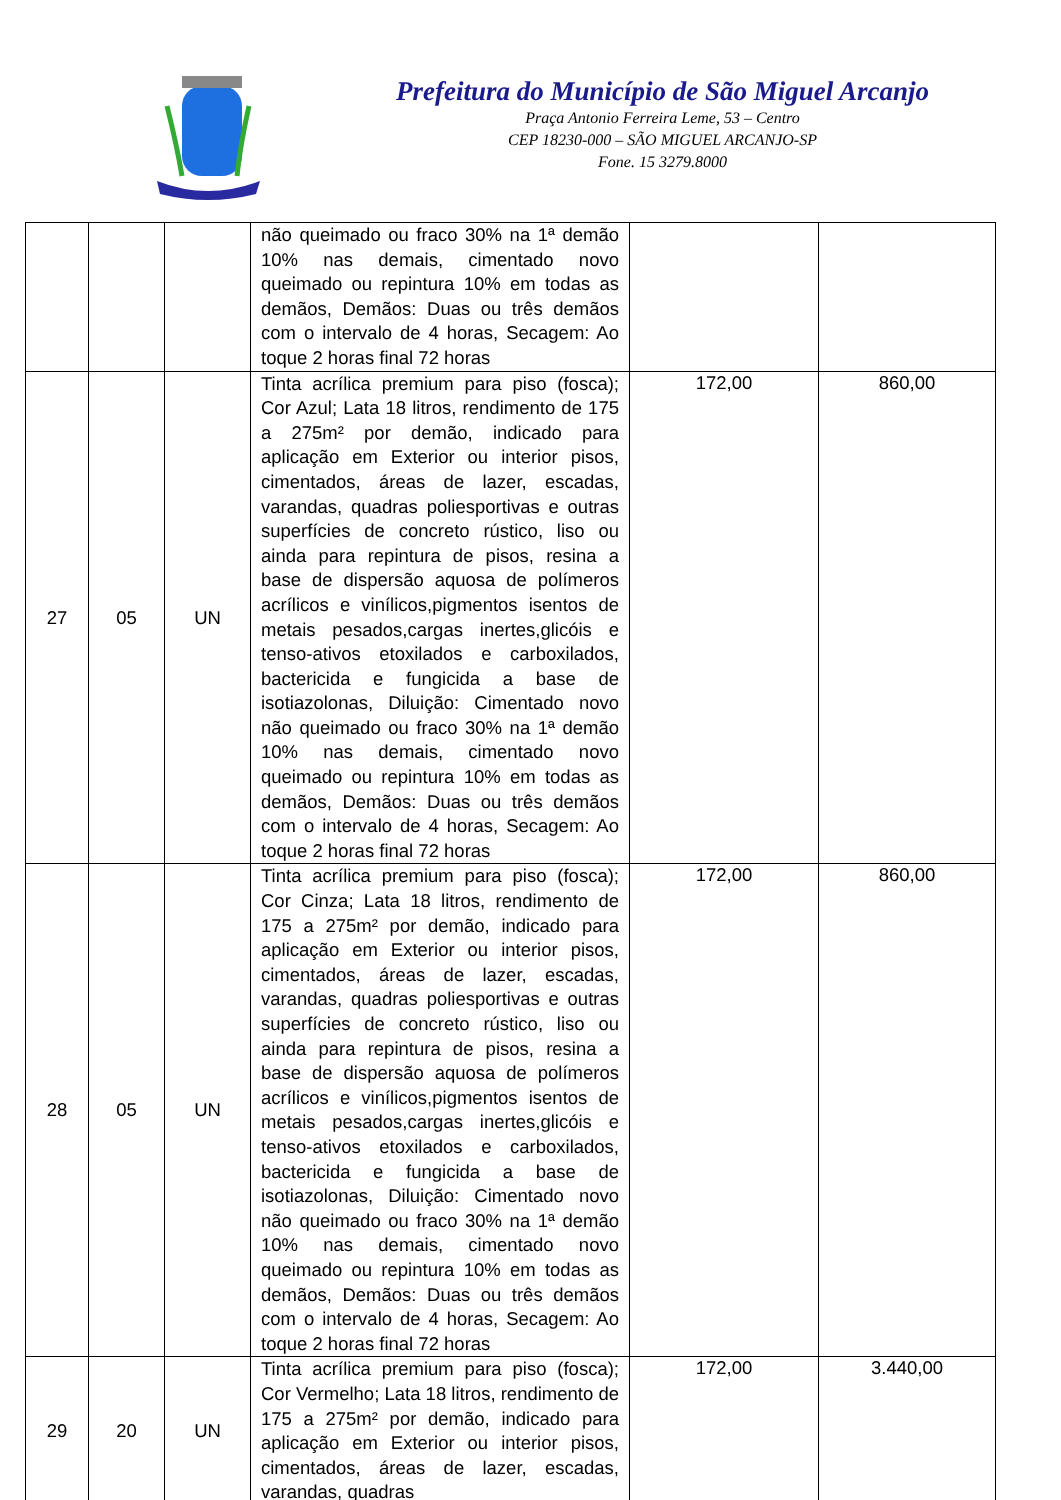Prefeitura do Município de São Miguel Arcanjo
Praça Antonio Ferreira Leme, 53 – Centro
CEP 18230-000 – SÃO MIGUEL ARCANJO-SP
Fone. 15 3279.8000
| | | | não queimado ou fraco 30% na 1ª demão 10% nas demais, cimentado novo queimado ou repintura 10% em todas as demãos, Demãos: Duas ou três demãos com o intervalo de 4 horas, Secagem: Ao toque 2 horas final 72 horas | | |
| 27 | 05 | UN | Tinta acrílica premium para piso (fosca); Cor Azul; Lata 18 litros, rendimento de 175 a 275m² por demão, indicado para aplicação em Exterior ou interior pisos, cimentados, áreas de lazer, escadas, varandas, quadras poliesportivas e outras superfícies de concreto rústico, liso ou ainda para repintura de pisos, resina a base de dispersão aquosa de polímeros acrílicos e vinílicos,pigmentos isentos de metais pesados,cargas inertes,glicóis e tenso-ativos etoxilados e carboxilados, bactericida e fungicida a base de isotiazolonas, Diluição: Cimentado novo não queimado ou fraco 30% na 1ª demão 10% nas demais, cimentado novo queimado ou repintura 10% em todas as demãos, Demãos: Duas ou três demãos com o intervalo de 4 horas, Secagem: Ao toque 2 horas final 72 horas | 172,00 | 860,00 |
| 28 | 05 | UN | Tinta acrílica premium para piso (fosca); Cor Cinza; Lata 18 litros, rendimento de 175 a 275m² por demão, indicado para aplicação em Exterior ou interior pisos, cimentados, áreas de lazer, escadas, varandas, quadras poliesportivas e outras superfícies de concreto rústico, liso ou ainda para repintura de pisos, resina a base de dispersão aquosa de polímeros acrílicos e vinílicos,pigmentos isentos de metais pesados,cargas inertes,glicóis e tenso-ativos etoxilados e carboxilados, bactericida e fungicida a base de isotiazolonas, Diluição: Cimentado novo não queimado ou fraco 30% na 1ª demão 10% nas demais, cimentado novo queimado ou repintura 10% em todas as demãos, Demãos: Duas ou três demãos com o intervalo de 4 horas, Secagem: Ao toque 2 horas final 72 horas | 172,00 | 860,00 |
| 29 | 20 | UN | Tinta acrílica premium para piso (fosca); Cor Vermelho; Lata 18 litros, rendimento de 175 a 275m² por demão, indicado para aplicação em Exterior ou interior pisos, cimentados, áreas de lazer, escadas, varandas, quadras | 172,00 | 3.440,00 |